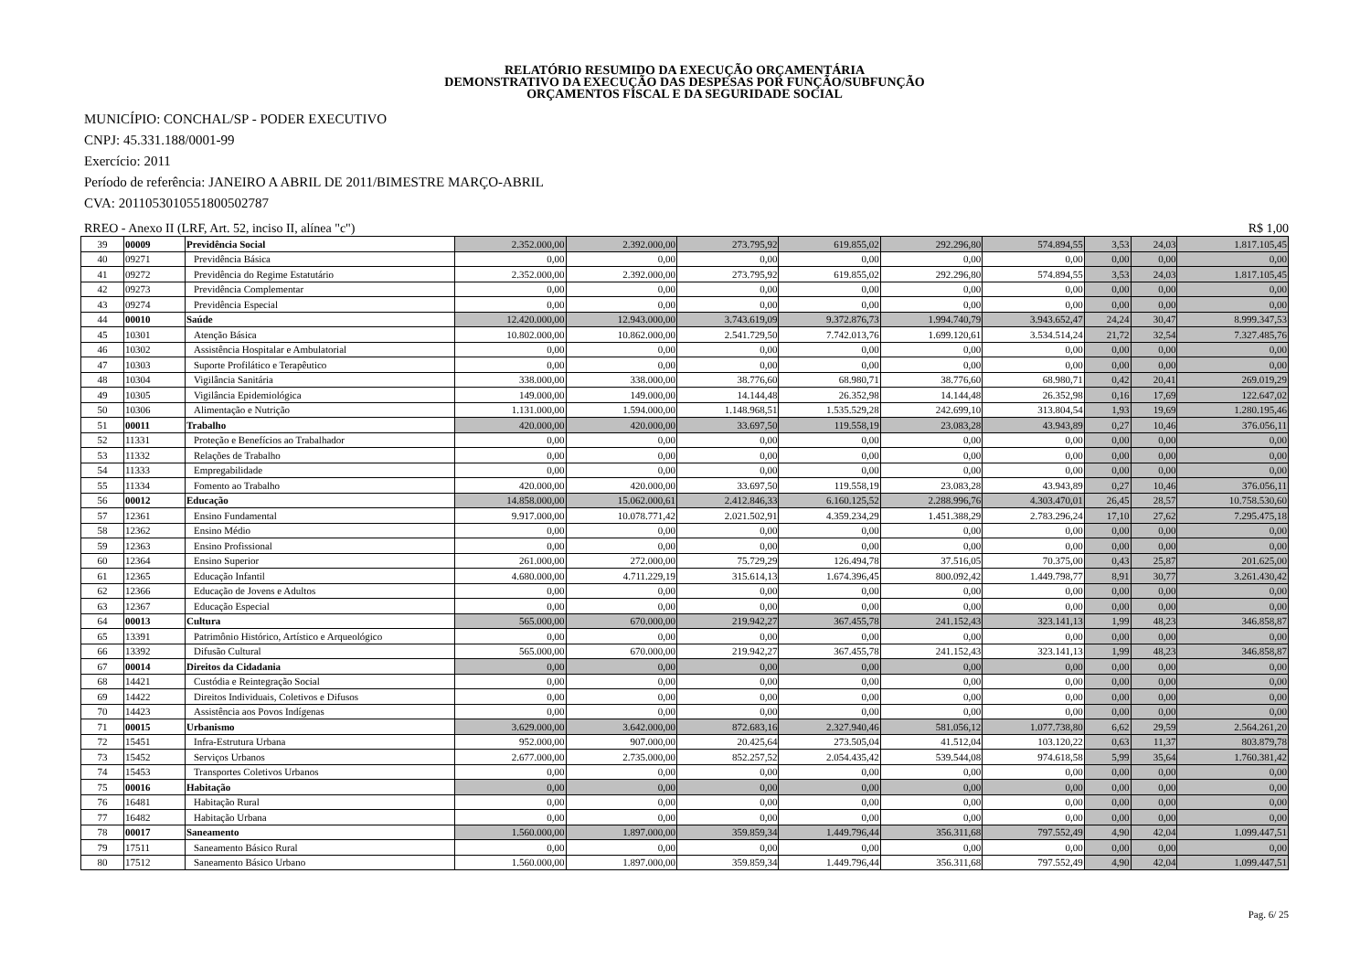RELATÓRIO RESUMIDO DA EXECUÇÃO ORÇAMENTÁRIA
DEMONSTRATIVO DA EXECUÇÃO DAS DESPESAS POR FUNÇÃO/SUBFUNÇÃO
ORÇAMENTOS FISCAL E DA SEGURIDADE SOCIAL
MUNICÍPIO: CONCHAL/SP - PODER EXECUTIVO
CNPJ: 45.331.188/0001-99
Exercício: 2011
Período de referência: JANEIRO A ABRIL DE 2011/BIMESTRE MARÇO-ABRIL
CVA: 20110530105518005027​87
RREO - Anexo II (LRF, Art. 52, inciso II, alínea "c") R$ 1,00
| 39 | 00009 | Previdência Social | 2.352.000,00 | 2.392.000,00 | 273.795,92 | 619.855,02 | 292.296,80 | 574.894,55 | 3,53 | 24,03 | 1.817.105,45 |
| 40 | 09271 | Previdência Básica | 0,00 | 0,00 | 0,00 | 0,00 | 0,00 | 0,00 | 0,00 | 0,00 | 0,00 |
| 41 | 09272 | Previdência do Regime Estatutário | 2.352.000,00 | 2.392.000,00 | 273.795,92 | 619.855,02 | 292.296,80 | 574.894,55 | 3,53 | 24,03 | 1.817.105,45 |
| 42 | 09273 | Previdência Complementar | 0,00 | 0,00 | 0,00 | 0,00 | 0,00 | 0,00 | 0,00 | 0,00 | 0,00 |
| 43 | 09274 | Previdência Especial | 0,00 | 0,00 | 0,00 | 0,00 | 0,00 | 0,00 | 0,00 | 0,00 | 0,00 |
| 44 | 00010 | Saúde | 12.420.000,00 | 12.943.000,00 | 3.743.619,09 | 9.372.876,73 | 1.994.740,79 | 3.943.652,47 | 24,24 | 30,47 | 8.999.347,53 |
| 45 | 10301 | Atenção Básica | 10.802.000,00 | 10.862.000,00 | 2.541.729,50 | 7.742.013,76 | 1.699.120,61 | 3.534.514,24 | 21,72 | 32,54 | 7.327.485,76 |
| 46 | 10302 | Assistência Hospitalar e Ambulatorial | 0,00 | 0,00 | 0,00 | 0,00 | 0,00 | 0,00 | 0,00 | 0,00 | 0,00 |
| 47 | 10303 | Suporte Profilático e Terapêutico | 0,00 | 0,00 | 0,00 | 0,00 | 0,00 | 0,00 | 0,00 | 0,00 | 0,00 |
| 48 | 10304 | Vigilância Sanitária | 338.000,00 | 338.000,00 | 38.776,60 | 68.980,71 | 38.776,60 | 68.980,71 | 0,42 | 20,41 | 269.019,29 |
| 49 | 10305 | Vigilância Epidemiológica | 149.000,00 | 149.000,00 | 14.144,48 | 26.352,98 | 14.144,48 | 26.352,98 | 0,16 | 17,69 | 122.647,02 |
| 50 | 10306 | Alimentação e Nutrição | 1.131.000,00 | 1.594.000,00 | 1.148.968,51 | 1.535.529,28 | 242.699,10 | 313.804,54 | 1,93 | 19,69 | 1.280.195,46 |
| 51 | 00011 | Trabalho | 420.000,00 | 420.000,00 | 33.697,50 | 119.558,19 | 23.083,28 | 43.943,89 | 0,27 | 10,46 | 376.056,11 |
| 52 | 11331 | Proteção e Benefícios ao Trabalhador | 0,00 | 0,00 | 0,00 | 0,00 | 0,00 | 0,00 | 0,00 | 0,00 | 0,00 |
| 53 | 11332 | Relações de Trabalho | 0,00 | 0,00 | 0,00 | 0,00 | 0,00 | 0,00 | 0,00 | 0,00 | 0,00 |
| 54 | 11333 | Empregabilidade | 0,00 | 0,00 | 0,00 | 0,00 | 0,00 | 0,00 | 0,00 | 0,00 | 0,00 |
| 55 | 11334 | Fomento ao Trabalho | 420.000,00 | 420.000,00 | 33.697,50 | 119.558,19 | 23.083,28 | 43.943,89 | 0,27 | 10,46 | 376.056,11 |
| 56 | 00012 | Educação | 14.858.000,00 | 15.062.000,61 | 2.412.846,33 | 6.160.125,52 | 2.288.996,76 | 4.303.470,01 | 26,45 | 28,57 | 10.758.530,60 |
| 57 | 12361 | Ensino Fundamental | 9.917.000,00 | 10.078.771,42 | 2.021.502,91 | 4.359.234,29 | 1.451.388,29 | 2.783.296,24 | 17,10 | 27,62 | 7.295.475,18 |
| 58 | 12362 | Ensino Médio | 0,00 | 0,00 | 0,00 | 0,00 | 0,00 | 0,00 | 0,00 | 0,00 | 0,00 |
| 59 | 12363 | Ensino Profissional | 0,00 | 0,00 | 0,00 | 0,00 | 0,00 | 0,00 | 0,00 | 0,00 | 0,00 |
| 60 | 12364 | Ensino Superior | 261.000,00 | 272.000,00 | 75.729,29 | 126.494,78 | 37.516,05 | 70.375,00 | 0,43 | 25,87 | 201.625,00 |
| 61 | 12365 | Educação Infantil | 4.680.000,00 | 4.711.229,19 | 315.614,13 | 1.674.396,45 | 800.092,42 | 1.449.798,77 | 8,91 | 30,77 | 3.261.430,42 |
| 62 | 12366 | Educação de Jovens e Adultos | 0,00 | 0,00 | 0,00 | 0,00 | 0,00 | 0,00 | 0,00 | 0,00 | 0,00 |
| 63 | 12367 | Educação Especial | 0,00 | 0,00 | 0,00 | 0,00 | 0,00 | 0,00 | 0,00 | 0,00 | 0,00 |
| 64 | 00013 | Cultura | 565.000,00 | 670.000,00 | 219.942,27 | 367.455,78 | 241.152,43 | 323.141,13 | 1,99 | 48,23 | 346.858,87 |
| 65 | 13391 | Patrimônio Histórico, Artístico e Arqueológico | 0,00 | 0,00 | 0,00 | 0,00 | 0,00 | 0,00 | 0,00 | 0,00 | 0,00 |
| 66 | 13392 | Difusão Cultural | 565.000,00 | 670.000,00 | 219.942,27 | 367.455,78 | 241.152,43 | 323.141,13 | 1,99 | 48,23 | 346.858,87 |
| 67 | 00014 | Direitos da Cidadania | 0,00 | 0,00 | 0,00 | 0,00 | 0,00 | 0,00 | 0,00 | 0,00 | 0,00 |
| 68 | 14421 | Custódia e Reintegração Social | 0,00 | 0,00 | 0,00 | 0,00 | 0,00 | 0,00 | 0,00 | 0,00 | 0,00 |
| 69 | 14422 | Direitos Individuais, Coletivos e Difusos | 0,00 | 0,00 | 0,00 | 0,00 | 0,00 | 0,00 | 0,00 | 0,00 | 0,00 |
| 70 | 14423 | Assistência aos Povos Indígenas | 0,00 | 0,00 | 0,00 | 0,00 | 0,00 | 0,00 | 0,00 | 0,00 | 0,00 |
| 71 | 00015 | Urbanismo | 3.629.000,00 | 3.642.000,00 | 872.683,16 | 2.327.940,46 | 581.056,12 | 1.077.738,80 | 6,62 | 29,59 | 2.564.261,20 |
| 72 | 15451 | Infra-Estrutura Urbana | 952.000,00 | 907.000,00 | 20.425,64 | 273.505,04 | 41.512,04 | 103.120,22 | 0,63 | 11,37 | 803.879,78 |
| 73 | 15452 | Serviços Urbanos | 2.677.000,00 | 2.735.000,00 | 852.257,52 | 2.054.435,42 | 539.544,08 | 974.618,58 | 5,99 | 35,64 | 1.760.381,42 |
| 74 | 15453 | Transportes Coletivos Urbanos | 0,00 | 0,00 | 0,00 | 0,00 | 0,00 | 0,00 | 0,00 | 0,00 | 0,00 |
| 75 | 00016 | Habitação | 0,00 | 0,00 | 0,00 | 0,00 | 0,00 | 0,00 | 0,00 | 0,00 | 0,00 |
| 76 | 16481 | Habitação Rural | 0,00 | 0,00 | 0,00 | 0,00 | 0,00 | 0,00 | 0,00 | 0,00 | 0,00 |
| 77 | 16482 | Habitação Urbana | 0,00 | 0,00 | 0,00 | 0,00 | 0,00 | 0,00 | 0,00 | 0,00 | 0,00 |
| 78 | 00017 | Saneamento | 1.560.000,00 | 1.897.000,00 | 359.859,34 | 1.449.796,44 | 356.311,68 | 797.552,49 | 4,90 | 42,04 | 1.099.447,51 |
| 79 | 17511 | Saneamento Básico Rural | 0,00 | 0,00 | 0,00 | 0,00 | 0,00 | 0,00 | 0,00 | 0,00 | 0,00 |
| 80 | 17512 | Saneamento Básico Urbano | 1.560.000,00 | 1.897.000,00 | 359.859,34 | 1.449.796,44 | 356.311,68 | 797.552,49 | 4,90 | 42,04 | 1.099.447,51 |
Pag. 6/ 25